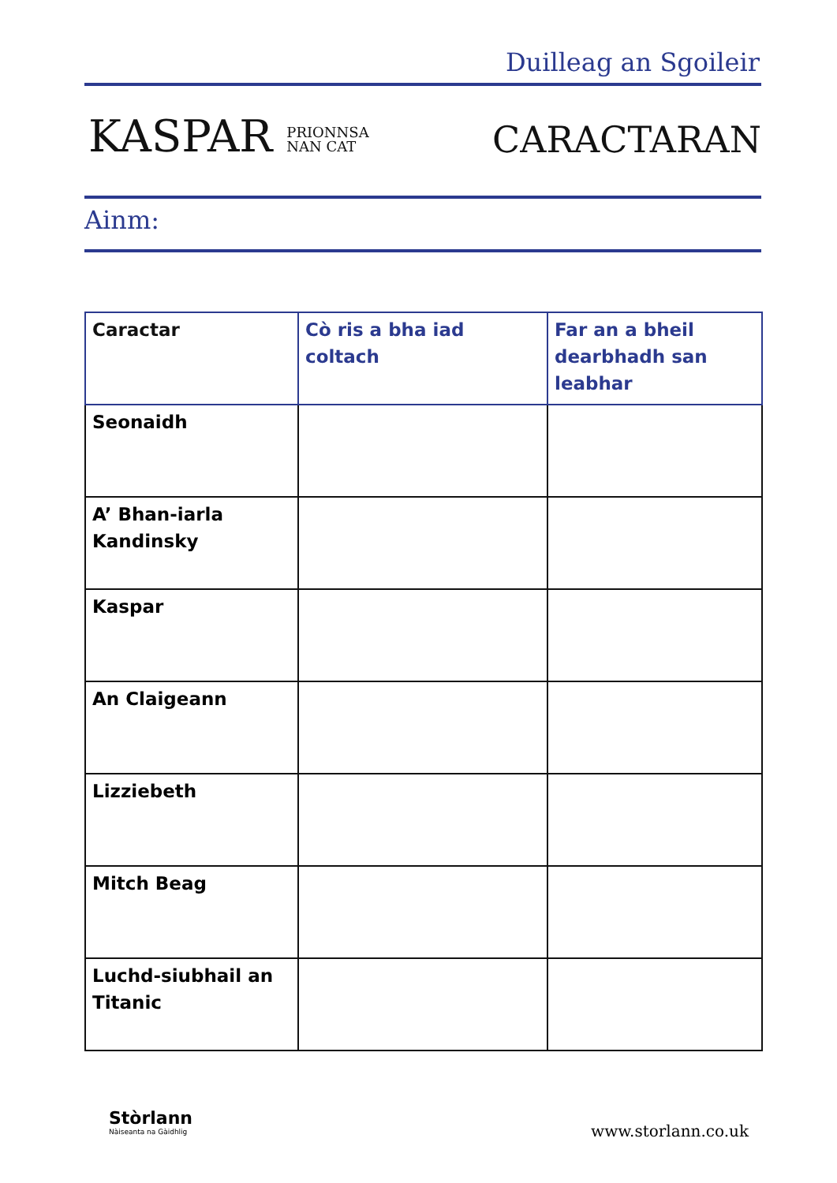Duilleag an Sgoileir
KASPAR PRIONNSA
NAN CAT
CARACTARAN
Ainm:
| Caractar | Cò ris a bha iad coltach | Far an a bheil dearbhadh san leabhar |
| --- | --- | --- |
| Seonaidh | | |
| A’ Bhan-iarla Kandinsky | | |
| Kaspar | | |
| An Claigeann | | |
| Lizziebeth | | |
| Mitch Beag | | |
| Luchd-siubhail an Titanic | | |
Stòrlann
Nàiseanta na Gàidhlig
www.storlann.co.uk